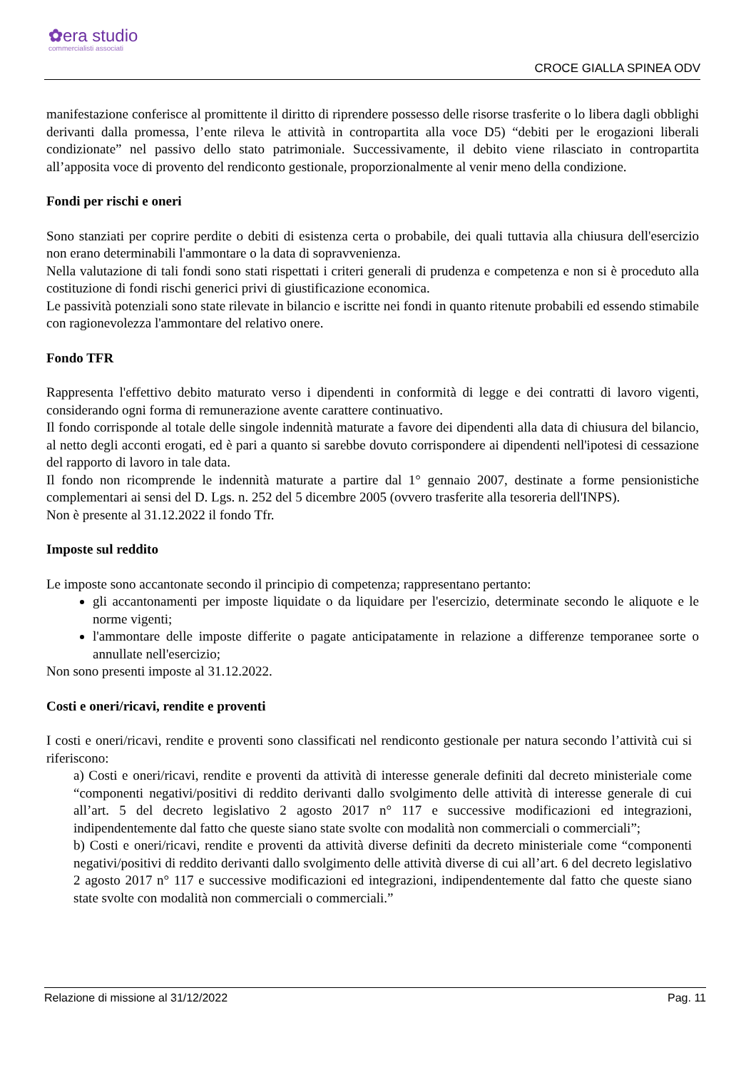✿era studio
commercialisti associati
CROCE GIALLA SPINEA ODV
manifestazione conferisce al promittente il diritto di riprendere possesso delle risorse trasferite o lo libera dagli obblighi derivanti dalla promessa, l’ente rileva le attività in contropartita alla voce D5) “debiti per le erogazioni liberali condizionate” nel passivo dello stato patrimoniale. Successivamente, il debito viene rilasciato in contropartita all’apposita voce di provento del rendiconto gestionale, proporzionalmente al venir meno della condizione.
Fondi per rischi e oneri
Sono stanziati per coprire perdite o debiti di esistenza certa o probabile, dei quali tuttavia alla chiusura dell'esercizio non erano determinabili l'ammontare o la data di sopravvenienza.
Nella valutazione di tali fondi sono stati rispettati i criteri generali di prudenza e competenza e non si è proceduto alla costituzione di fondi rischi generici privi di giustificazione economica.
Le passività potenziali sono state rilevate in bilancio e iscritte nei fondi in quanto ritenute probabili ed essendo stimabile con ragionevolezza l'ammontare del relativo onere.
Fondo TFR
Rappresenta l'effettivo debito maturato verso i dipendenti in conformità di legge e dei contratti di lavoro vigenti, considerando ogni forma di remunerazione avente carattere continuativo.
Il fondo corrisponde al totale delle singole indennità maturate a favore dei dipendenti alla data di chiusura del bilancio, al netto degli acconti erogati, ed è pari a quanto si sarebbe dovuto corrispondere ai dipendenti nell'ipotesi di cessazione del rapporto di lavoro in tale data.
Il fondo non ricomprende le indennità maturate a partire dal 1° gennaio 2007, destinate a forme pensionistiche complementari ai sensi del D. Lgs. n. 252 del 5 dicembre 2005 (ovvero trasferite alla tesoreria dell'INPS).
Non è presente al 31.12.2022 il fondo Tfr.
Imposte sul reddito
Le imposte sono accantonate secondo il principio di competenza; rappresentano pertanto:
gli accantonamenti per imposte liquidate o da liquidare per l'esercizio, determinate secondo le aliquote e le norme vigenti;
l'ammontare delle imposte differite o pagate anticipatamente in relazione a differenze temporanee sorte o annullate nell'esercizio;
Non sono presenti imposte al 31.12.2022.
Costi e oneri/ricavi, rendite e proventi
I costi e oneri/ricavi, rendite e proventi sono classificati nel rendiconto gestionale per natura secondo l’attività cui si riferiscono:
a) Costi e oneri/ricavi, rendite e proventi da attività di interesse generale definiti dal decreto ministeriale come “componenti negativi/positivi di reddito derivanti dallo svolgimento delle attività di interesse generale di cui all’art. 5 del decreto legislativo 2 agosto 2017 n° 117 e successive modificazioni ed integrazioni, indipendentemente dal fatto che queste siano state svolte con modalità non commerciali o commerciali”;
b) Costi e oneri/ricavi, rendite e proventi da attività diverse definiti da decreto ministeriale come “componenti negativi/positivi di reddito derivanti dallo svolgimento delle attività diverse di cui all’art. 6 del decreto legislativo 2 agosto 2017 n° 117 e successive modificazioni ed integrazioni, indipendentemente dal fatto che queste siano state svolte con modalità non commerciali o commerciali.”
Relazione di missione al 31/12/2022 Pag. 11